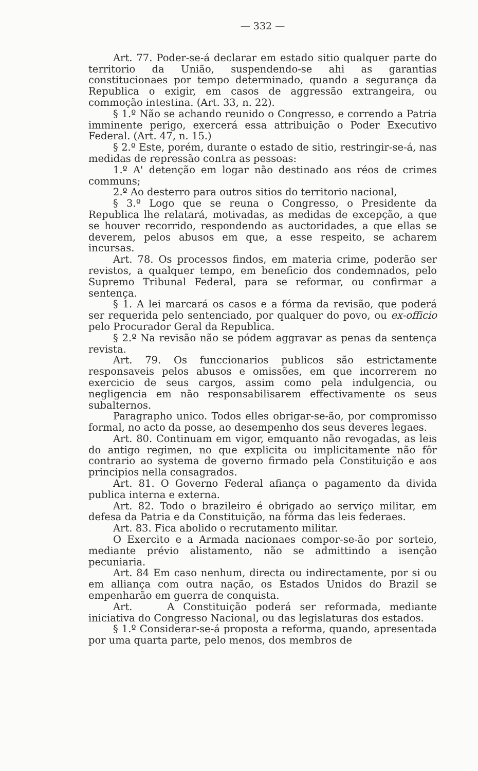— 332 —
Art. 77. Poder-se-á declarar em estado sitio qualquer parte do territorio da União, suspendendo-se ahi as garantias constitucionaes por tempo determinado, quando a segurança da Republica o exigir, em casos de aggressão extrangeira, ou commoção intestina. (Art. 33, n. 22).
§ 1.º Não se achando reunido o Congresso, e correndo a Patria imminente perigo, exercerá essa attribuição o Poder Executivo Federal. (Art. 47, n. 15.)
§ 2.º Este, porém, durante o estado de sitio, restringir-se-á, nas medidas de repressão contra as pessoas:
1.º A' detenção em logar não destinado aos réos de crimes communs;
2.º Ao desterro para outros sitios do territorio nacional,
§ 3.º Logo que se reuna o Congresso, o Presidente da Republica lhe relatará, motivadas, as medidas de excepção, a que se houver recorrido, respondendo as auctoridades, a que ellas se deverem, pelos abusos em que, a esse respeito, se acharem incursas.
Art. 78. Os processos findos, em materia crime, poderão ser revistos, a qualquer tempo, em beneficio dos condemnados, pelo Supremo Tribunal Federal, para se reformar, ou confirmar a sentença.
§ 1. A lei marcará os casos e a fórma da revisão, que poderá ser requerida pelo sentenciado, por qualquer do povo, ou ex-officio pelo Procurador Geral da Republica.
§ 2.º Na revisão não se pódem aggravar as penas da sentença revista.
Art. 79. Os funccionarios publicos são estrictamente responsaveis pelos abusos e omissões, em que incorrerem no exercicio de seus cargos, assim como pela indulgencia, ou negligencia em não responsabilisarem effectivamente os seus subalternos.
Paragrapho unico. Todos elles obrigar-se-ão, por compromisso formal, no acto da posse, ao desempenho dos seus deveres legaes.
Art. 80. Continuam em vigor, emquanto não revogadas, as leis do antigo regimen, no que explicita ou implicitamente não fôr contrario ao systema de governo firmado pela Constituição e aos principios nella consagrados.
Art. 81. O Governo Federal afiança o pagamento da divida publica interna e externa.
Art. 82. Todo o brazileiro é obrigado ao serviço militar, em defesa da Patria e da Constituição, na fórma das leis federaes.
Art. 83. Fica abolido o recrutamento militar.
O Exercito e a Armada nacionaes compor-se-ão por sorteio, mediante prévio alistamento, não se admittindo a isenção pecuniaria.
Art. 84 Em caso nenhum, directa ou indirectamente, por si ou em alliança com outra nação, os Estados Unidos do Brazil se empenharão em guerra de conquista.
Art. A Constituição poderá ser reformada, mediante iniciativa do Congresso Nacional, ou das legislaturas dos estados.
§ 1.º Considerar-se-á proposta a reforma, quando, apresentada por uma quarta parte, pelo menos, dos membros de